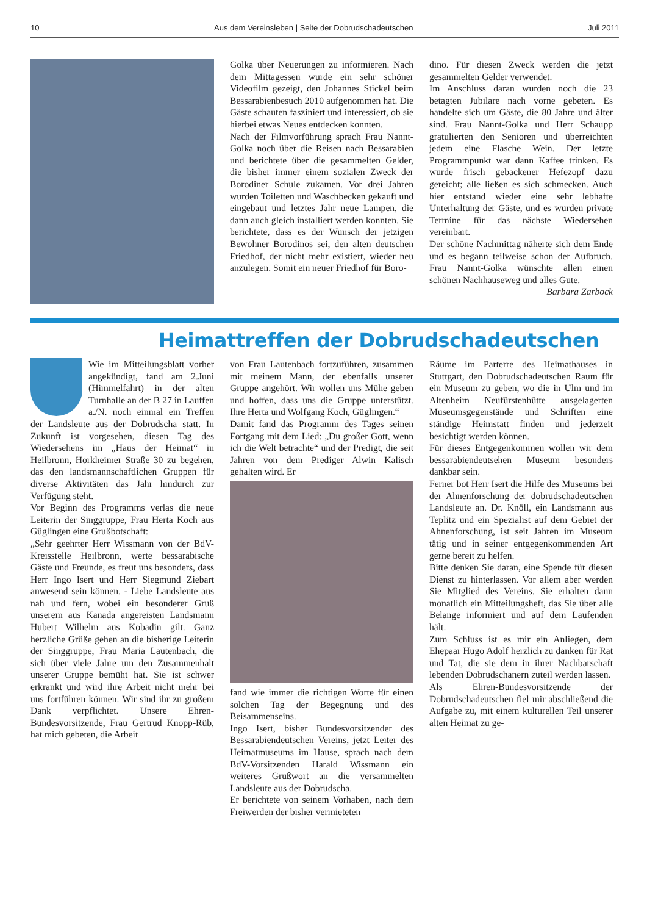10 Aus dem Vereinsleben | Seite der Dobrudschadeutschen Juli 2011
Golka über Neuerungen zu informieren. Nach dem Mittagessen wurde ein sehr schöner Videofilm gezeigt, den Johannes Stickel beim Bessarabienbesuch 2010 aufgenommen hat. Die Gäste schauten fasziniert und interessiert, ob sie hierbei etwas Neues entdecken konnten.
Nach der Filmvorführung sprach Frau Nannt-Golka noch über die Reisen nach Bessarabien und berichtete über die gesammelten Gelder, die bisher immer einem sozialen Zweck der Borodiner Schule zukamen. Vor drei Jahren wurden Toiletten und Waschbecken gekauft und eingebaut und letztes Jahr neue Lampen, die dann auch gleich installiert werden konnten. Sie berichtete, dass es der Wunsch der jetzigen Bewohner Borodinos sei, den alten deutschen Friedhof, der nicht mehr existiert, wieder neu anzulegen. Somit ein neuer Friedhof für Boro-
dino. Für diesen Zweck werden die jetzt gesammelten Gelder verwendet.
Im Anschluss daran wurden noch die 23 betagten Jubilare nach vorne gebeten. Es handelte sich um Gäste, die 80 Jahre und älter sind. Frau Nannt-Golka und Herr Schaupp gratulierten den Senioren und überreichten jedem eine Flasche Wein. Der letzte Programmpunkt war dann Kaffee trinken. Es wurde frisch gebackener Hefezopf dazu gereicht; alle ließen es sich schmecken. Auch hier entstand wieder eine sehr lebhafte Unterhaltung der Gäste, und es wurden private Termine für das nächste Wiedersehen vereinbart.
Der schöne Nachmittag näherte sich dem Ende und es begann teilweise schon der Aufbruch. Frau Nannt-Golka wünschte allen einen schönen Nachhauseweg und alles Gute.
Barbara Zarbock
Heimattreffen der Dobrudschadeutschen
Wie im Mitteilungsblatt vorher angekündigt, fand am 2.Juni (Himmelfahrt) in der alten Turnhalle an der B 27 in Lauffen a./N. noch einmal ein Treffen der Landsleute aus der Dobrudscha statt. In Zukunft ist vorgesehen, diesen Tag des Wiedersehens im „Haus der Heimat“ in Heilbronn, Horkheimer Straße 30 zu begehen, das den landsmannschaftlichen Gruppen für diverse Aktivitäten das Jahr hindurch zur Verfügung steht.
Vor Beginn des Programms verlas die neue Leiterin der Singgruppe, Frau Herta Koch aus Güglingen eine Grußbotschaft:
„Sehr geehrter Herr Wissmann von der BdV-Kreisstelle Heilbronn, werte bessarabische Gäste und Freunde, es freut uns besonders, dass Herr Ingo Isert und Herr Siegmund Ziebart anwesend sein können. - Liebe Landsleute aus nah und fern, wobei ein besonderer Gruß unserem aus Kanada angereisten Landsmann Hubert Wilhelm aus Kobadin gilt. Ganz herzliche Grüße gehen an die bisherige Leiterin der Singgruppe, Frau Maria Lautenbach, die sich über viele Jahre um den Zusammenhalt unserer Gruppe bemüht hat. Sie ist schwer erkrankt und wird ihre Arbeit nicht mehr bei uns fortführen können. Wir sind ihr zu großem Dank verpflichtet. Unsere Ehren-Bundesvorsitzende, Frau Gertrud Knopp-Rüb, hat mich gebeten, die Arbeit
von Frau Lautenbach fortzuführen, zusammen mit meinem Mann, der ebenfalls unserer Gruppe angehört. Wir wollen uns Mühe geben und hoffen, dass uns die Gruppe unterstützt. Ihre Herta und Wolfgang Koch, Güglingen.“
Damit fand das Programm des Tages seinen Fortgang mit dem Lied: „Du großer Gott, wenn ich die Welt betrachte“ und der Predigt, die seit Jahren von dem Prediger Alwin Kalisch gehalten wird. Er
fand wie immer die richtigen Worte für einen solchen Tag der Begegnung und des Beisammenseins.
Ingo Isert, bisher Bundesvorsitzender des Bessarabiendeutschen Vereins, jetzt Leiter des Heimatmuseums im Hause, sprach nach dem BdV-Vorsitzenden Harald Wissmann ein weiteres Grußwort an die versammelten Landsleute aus der Dobrudscha.
Er berichtete von seinem Vorhaben, nach dem Freiwerden der bisher vermieteten
Räume im Parterre des Heimathauses in Stuttgart, den Dobrudschadeutschen Raum für ein Museum zu geben, wo die in Ulm und im Altenheim Neufürstenhütte ausgelagerten Museumsgegenstände und Schriften eine ständige Heimstatt finden und jederzeit besichtigt werden können.
Für dieses Entgegenkommen wollen wir dem bessarabiendeutsehen Museum besonders dankbar sein.
Ferner bot Herr Isert die Hilfe des Museums bei der Ahnenforschung der dobrudschadeutschen Landsleute an. Dr. Knöll, ein Landsmann aus Teplitz und ein Spezialist auf dem Gebiet der Ahnenforschung, ist seit Jahren im Museum tätig und in seiner entgegenkommenden Art gerne bereit zu helfen.
Bitte denken Sie daran, eine Spende für diesen Dienst zu hinterlassen. Vor allem aber werden Sie Mitglied des Vereins. Sie erhalten dann monatlich ein Mitteilungsheft, das Sie über alle Belange informiert und auf dem Laufenden hält.
Zum Schluss ist es mir ein Anliegen, dem Ehepaar Hugo Adolf herzlich zu danken für Rat und Tat, die sie dem in ihrer Nachbarschaft lebenden Dobrudschanern zuteil werden lassen.
Als Ehren-Bundesvorsitzende der Dobrudschadeutschen fiel mir abschließend die Aufgabe zu, mit einem kulturellen Teil unserer alten Heimat zu ge-